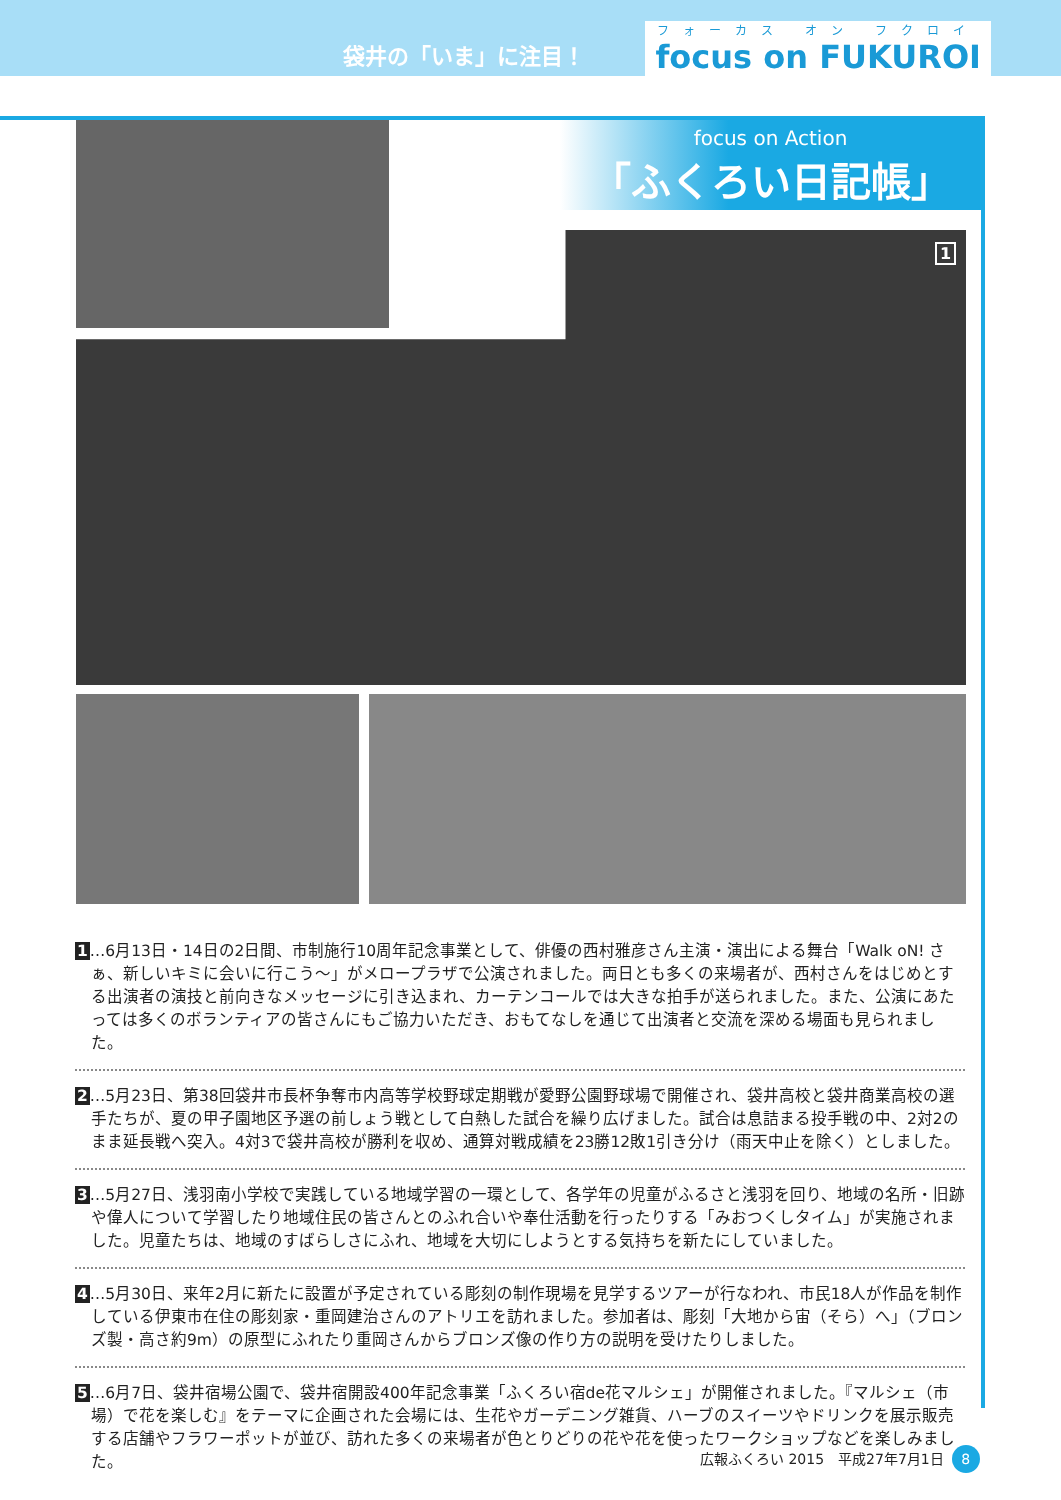袋井の「いま」に注目！
フォーカス オン フクロイ
focus on FUKUROI
focus on Action
「ふくろい日記帳」
1
1…6月13日・14日の2日間、市制施行10周年記念事業として、俳優の西村雅彦さん主演・演出による舞台「Walk oN! さぁ、新しいキミに会いに行こう～」がメロープラザで公演されました。両日とも多くの来場者が、西村さんをはじめとする出演者の演技と前向きなメッセージに引き込まれ、カーテンコールでは大きな拍手が送られました。また、公演にあたっては多くのボランティアの皆さんにもご協力いただき、おもてなしを通じて出演者と交流を深める場面も見られました。
2…5月23日、第38回袋井市長杯争奪市内高等学校野球定期戦が愛野公園野球場で開催され、袋井高校と袋井商業高校の選手たちが、夏の甲子園地区予選の前しょう戦として白熱した試合を繰り広げました。試合は息詰まる投手戦の中、2対2のまま延長戦へ突入。4対3で袋井高校が勝利を収め、通算対戦成績を23勝12敗1引き分け（雨天中止を除く）としました。
3…5月27日、浅羽南小学校で実践している地域学習の一環として、各学年の児童がふるさと浅羽を回り、地域の名所・旧跡や偉人について学習したり地域住民の皆さんとのふれ合いや奉仕活動を行ったりする「みおつくしタイム」が実施されました。児童たちは、地域のすばらしさにふれ、地域を大切にしようとする気持ちを新たにしていました。
4…5月30日、来年2月に新たに設置が予定されている彫刻の制作現場を見学するツアーが行なわれ、市民18人が作品を制作している伊東市在住の彫刻家・重岡建治さんのアトリエを訪れました。参加者は、彫刻「大地から宙（そら）へ」（ブロンズ製・高さ約9m）の原型にふれたり重岡さんからブロンズ像の作り方の説明を受けたりしました。
5…6月7日、袋井宿場公園で、袋井宿開設400年記念事業「ふくろい宿de花マルシェ」が開催されました。『マルシェ（市場）で花を楽しむ』をテーマに企画された会場には、生花やガーデニング雑貨、ハーブのスイーツやドリンクを展示販売する店舗やフラワーポットが並び、訪れた多くの来場者が色とりどりの花や花を使ったワークショップなどを楽しみました。
広報ふくろい 2015　平成27年7月1日 8